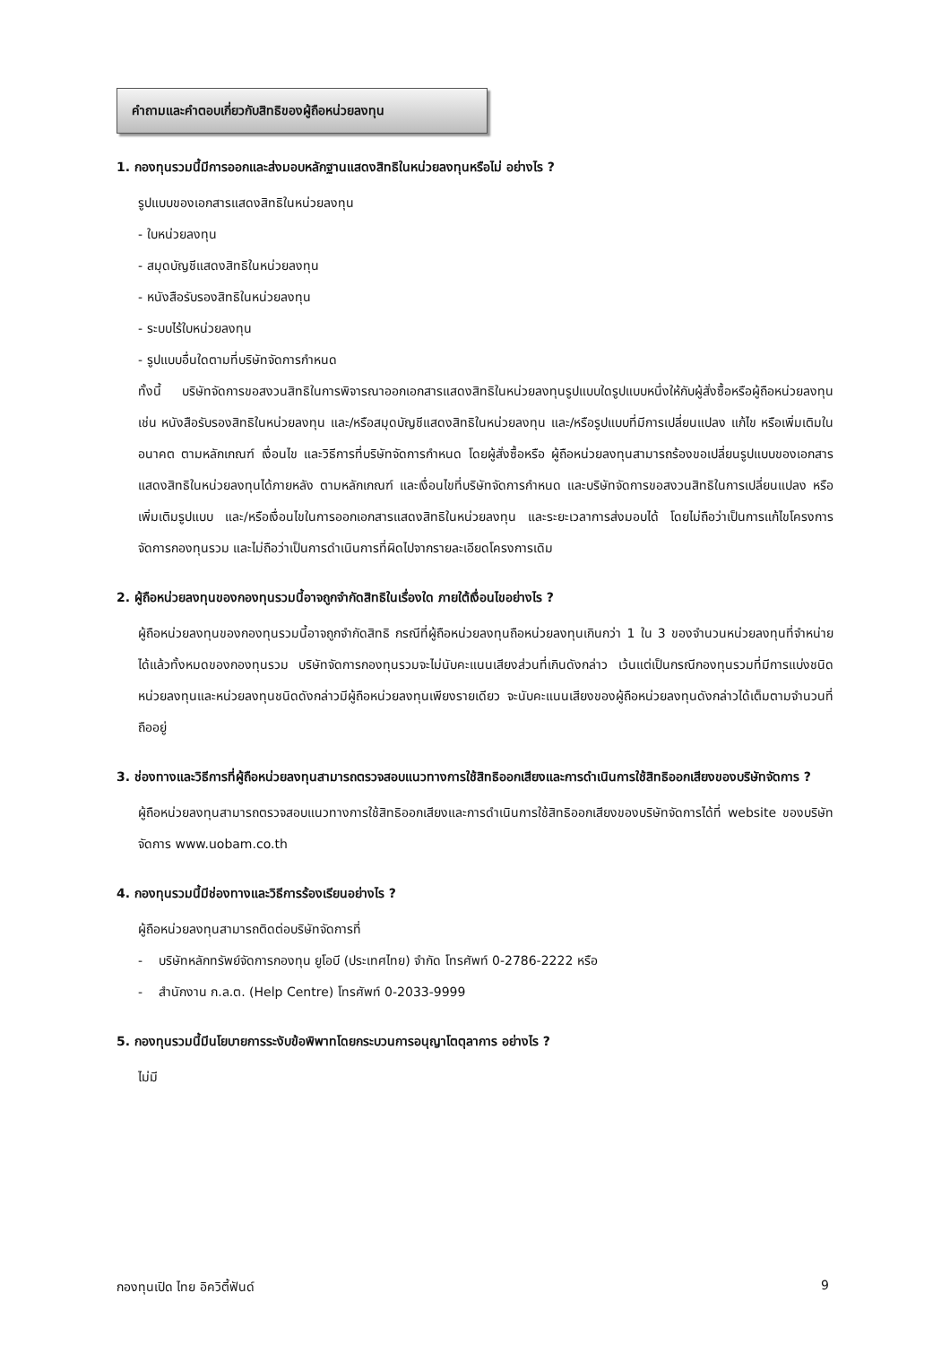คำถามและคำตอบเกี่ยวกับสิทธิของผู้ถือหน่วยลงทุน
1. กองทุนรวมนี้มีการออกและส่งมอบหลักฐานแสดงสิทธิในหน่วยลงทุนหรือไม่ อย่างไร ?
รูปแบบของเอกสารแสดงสิทธิในหน่วยลงทุน
- ใบหน่วยลงทุน
- สมุดบัญชีแสดงสิทธิในหน่วยลงทุน
- หนังสือรับรองสิทธิในหน่วยลงทุน
- ระบบไร้ใบหน่วยลงทุน
- รูปแบบอื่นใดตามที่บริษัทจัดการกำหนด
ทั้งนี้ บริษัทจัดการขอสงวนสิทธิในการพิจารณาออกเอกสารแสดงสิทธิในหน่วยลงทุนรูปแบบใดรูปแบบหนึ่งให้กับผู้สั่งซื้อหรือผู้ถือหน่วยลงทุน เช่น หนังสือรับรองสิทธิในหน่วยลงทุน และ/หรือสมุดบัญชีแสดงสิทธิในหน่วยลงทุน และ/หรือรูปแบบที่มีการเปลี่ยนแปลง แก้ไข หรือเพิ่มเติมในอนาคต ตามหลักเกณฑ์ เงื่อนไข และวิธีการที่บริษัทจัดการกำหนด โดยผู้สั่งซื้อหรือ ผู้ถือหน่วยลงทุนสามารถร้องขอเปลี่ยนรูปแบบของเอกสารแสดงสิทธิในหน่วยลงทุนได้ภายหลัง ตามหลักเกณฑ์ และเงื่อนไขที่บริษัทจัดการกำหนด และบริษัทจัดการขอสงวนสิทธิในการเปลี่ยนแปลง หรือเพิ่มเติมรูปแบบ และ/หรือเงื่อนไขในการออกเอกสารแสดงสิทธิในหน่วยลงทุน และระยะเวลาการส่งมอบได้ โดยไม่ถือว่าเป็นการแก้ไขโครงการจัดการกองทุนรวม และไม่ถือว่าเป็นการดำเนินการที่ผิดไปจากรายละเอียดโครงการเดิม
2. ผู้ถือหน่วยลงทุนของกองทุนรวมนี้อาจถูกจำกัดสิทธิในเรื่องใด ภายใต้เงื่อนไขอย่างไร ?
ผู้ถือหน่วยลงทุนของกองทุนรวมนี้อาจถูกจำกัดสิทธิ กรณีที่ผู้ถือหน่วยลงทุนถือหน่วยลงทุนเกินกว่า 1 ใน 3 ของจำนวนหน่วยลงทุนที่จำหน่ายได้แล้วทั้งหมดของกองทุนรวม บริษัทจัดการกองทุนรวมจะไม่นับคะแนนเสียงส่วนที่เกินดังกล่าว เว้นแต่เป็นกรณีกองทุนรวมที่มีการแบ่งชนิดหน่วยลงทุนและหน่วยลงทุนชนิดดังกล่าวมีผู้ถือหน่วยลงทุนเพียงรายเดียว จะนับคะแนนเสียงของผู้ถือหน่วยลงทุนดังกล่าวได้เต็มตามจำนวนที่ถืออยู่
3. ช่องทางและวิธีการที่ผู้ถือหน่วยลงทุนสามารถตรวจสอบแนวทางการใช้สิทธิออกเสียงและการดำเนินการใช้สิทธิออกเสียงของบริษัทจัดการ ?
ผู้ถือหน่วยลงทุนสามารถตรวจสอบแนวทางการใช้สิทธิออกเสียงและการดำเนินการใช้สิทธิออกเสียงของบริษัทจัดการได้ที่ website ของบริษัทจัดการ www.uobam.co.th
4. กองทุนรวมนี้มีช่องทางและวิธีการร้องเรียนอย่างไร ?
ผู้ถือหน่วยลงทุนสามารถติดต่อบริษัทจัดการที่
- บริษัทหลักทรัพย์จัดการกองทุน ยูโอบี (ประเทศไทย) จำกัด โทรศัพท์ 0-2786-2222 หรือ
- สำนักงาน ก.ล.ต. (Help Centre) โทรศัพท์ 0-2033-9999
5. กองทุนรวมนี้มีนโยบายการระงับข้อพิพาทโดยกระบวนการอนุญาโตตุลาการ อย่างไร ?
ไม่มี
กองทุนเปิด ไทย อิควิตี้ฟันด์ 9